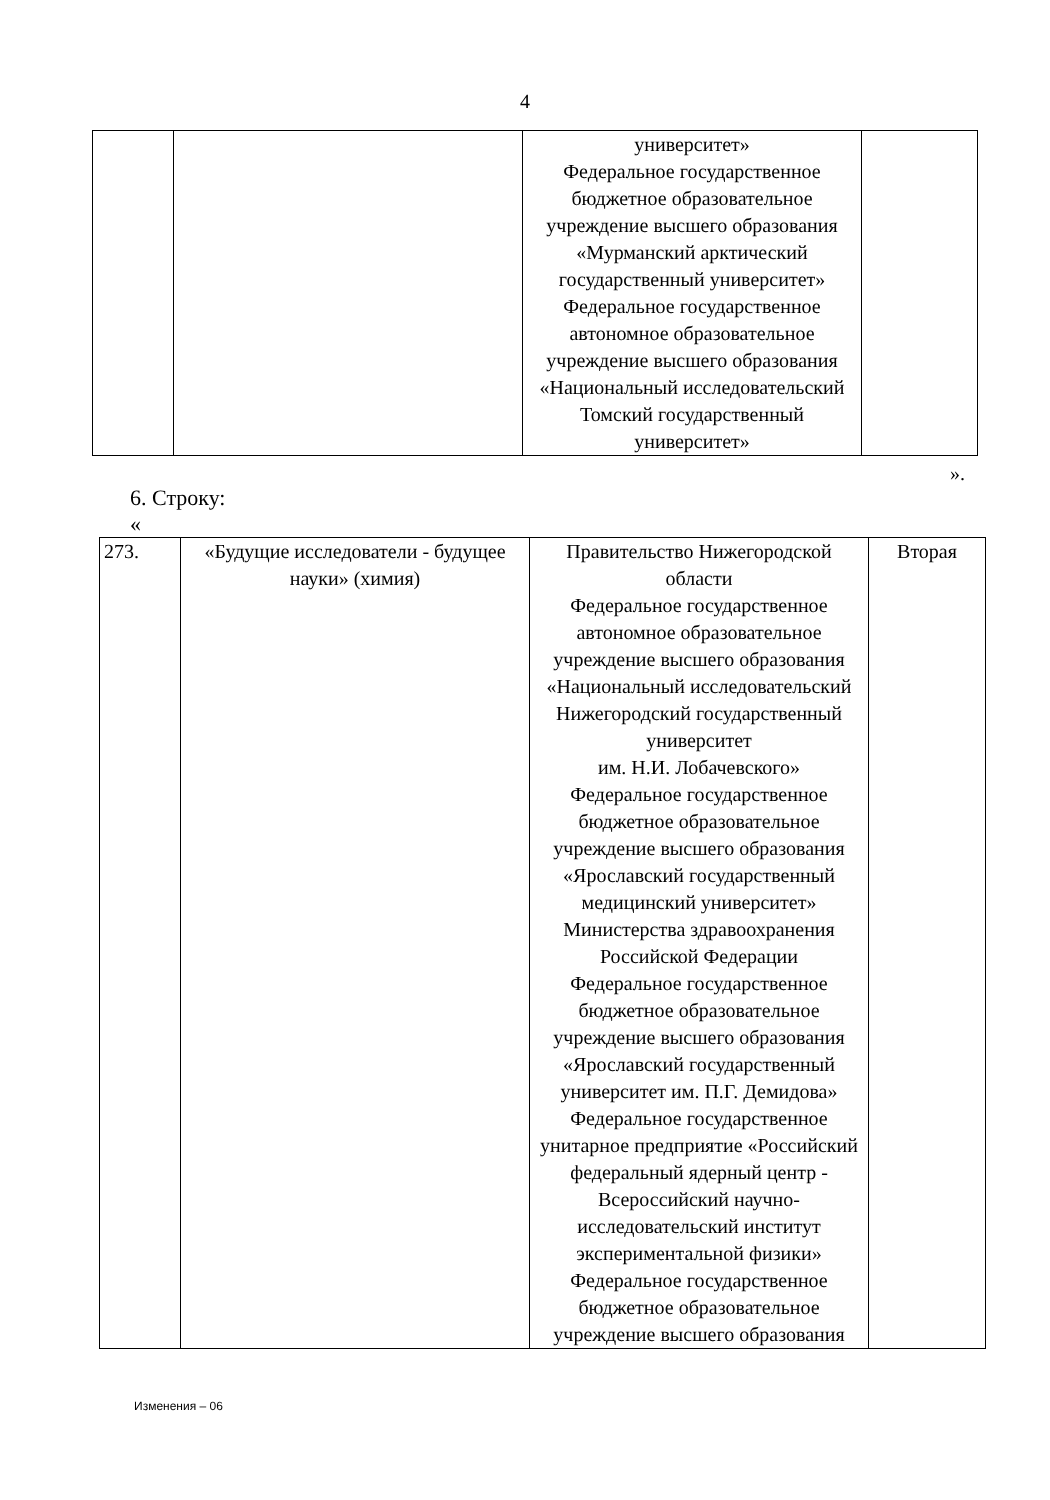4
| | | университет» Федеральное государственное бюджетное образовательное учреждение высшего образования «Мурманский арктический государственный университет» Федеральное государственное автономное образовательное учреждение высшего образования «Национальный исследовательский Томский государственный университет» | |
».
6. Строку:
«
| 273. | «Будущие исследователи - будущее науки» (химия) | Правительство Нижегородской области Федеральное государственное автономное образовательное учреждение высшего образования «Национальный исследовательский Нижегородский государственный университет им. Н.И. Лобачевского» Федеральное государственное бюджетное образовательное учреждение высшего образования «Ярославский государственный медицинский университет» Министерства здравоохранения Российской Федерации Федеральное государственное бюджетное образовательное учреждение высшего образования «Ярославский государственный университет им. П.Г. Демидова» Федеральное государственное унитарное предприятие «Российский федеральный ядерный центр - Всероссийский научно-исследовательский институт экспериментальной физики» Федеральное государственное бюджетное образовательное учреждение высшего образования | Вторая |
Изменения – 06